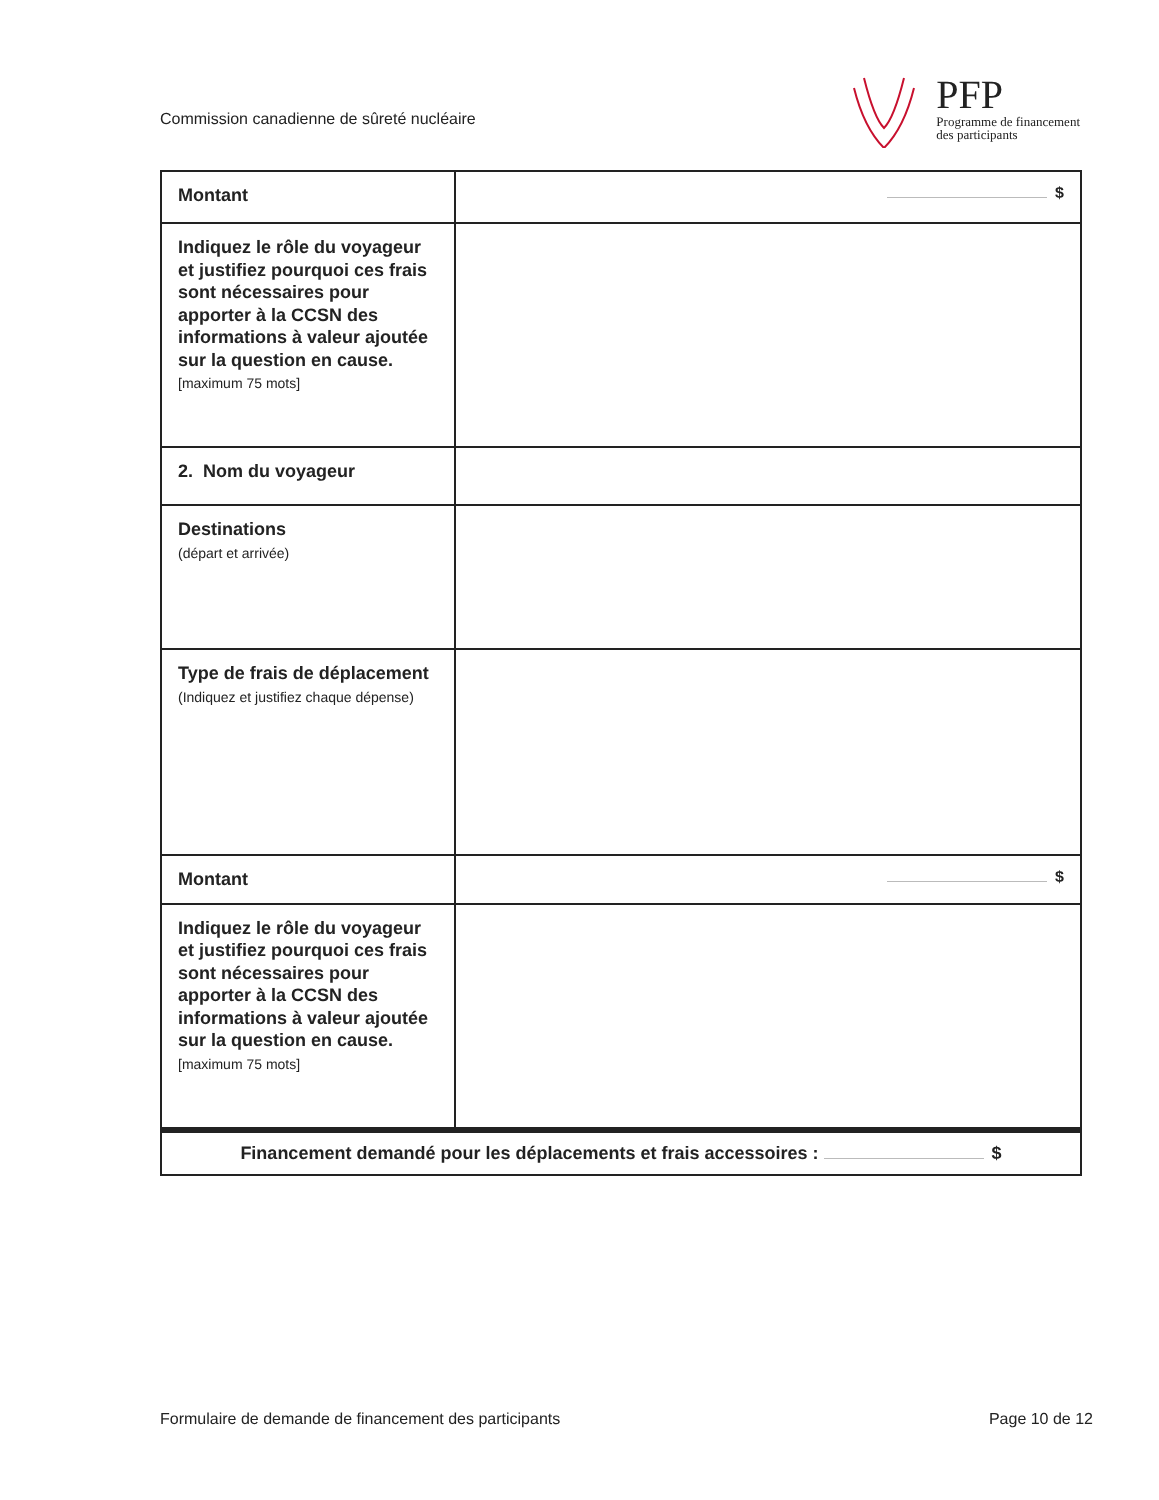Commission canadienne de sûreté nucléaire
PFP
Programme de financement
des participants
| Montant | $ |
| Indiquez le rôle du voyageur et justifiez pourquoi ces frais sont nécessaires pour apporter à la CCSN des informations à valeur ajoutée sur la question en cause. [maximum 75 mots] | |
| 2. Nom du voyageur | |
| Destinations (départ et arrivée) | |
| Type de frais de déplacement (Indiquez et justifiez chaque dépense) | |
| Montant | $ |
| Indiquez le rôle du voyageur et justifiez pourquoi ces frais sont nécessaires pour apporter à la CCSN des informations à valeur ajoutée sur la question en cause. [maximum 75 mots] | |
| Financement demandé pour les déplacements et frais accessoires : $ | |
Formulaire de demande de financement des participants Page 10 de 12